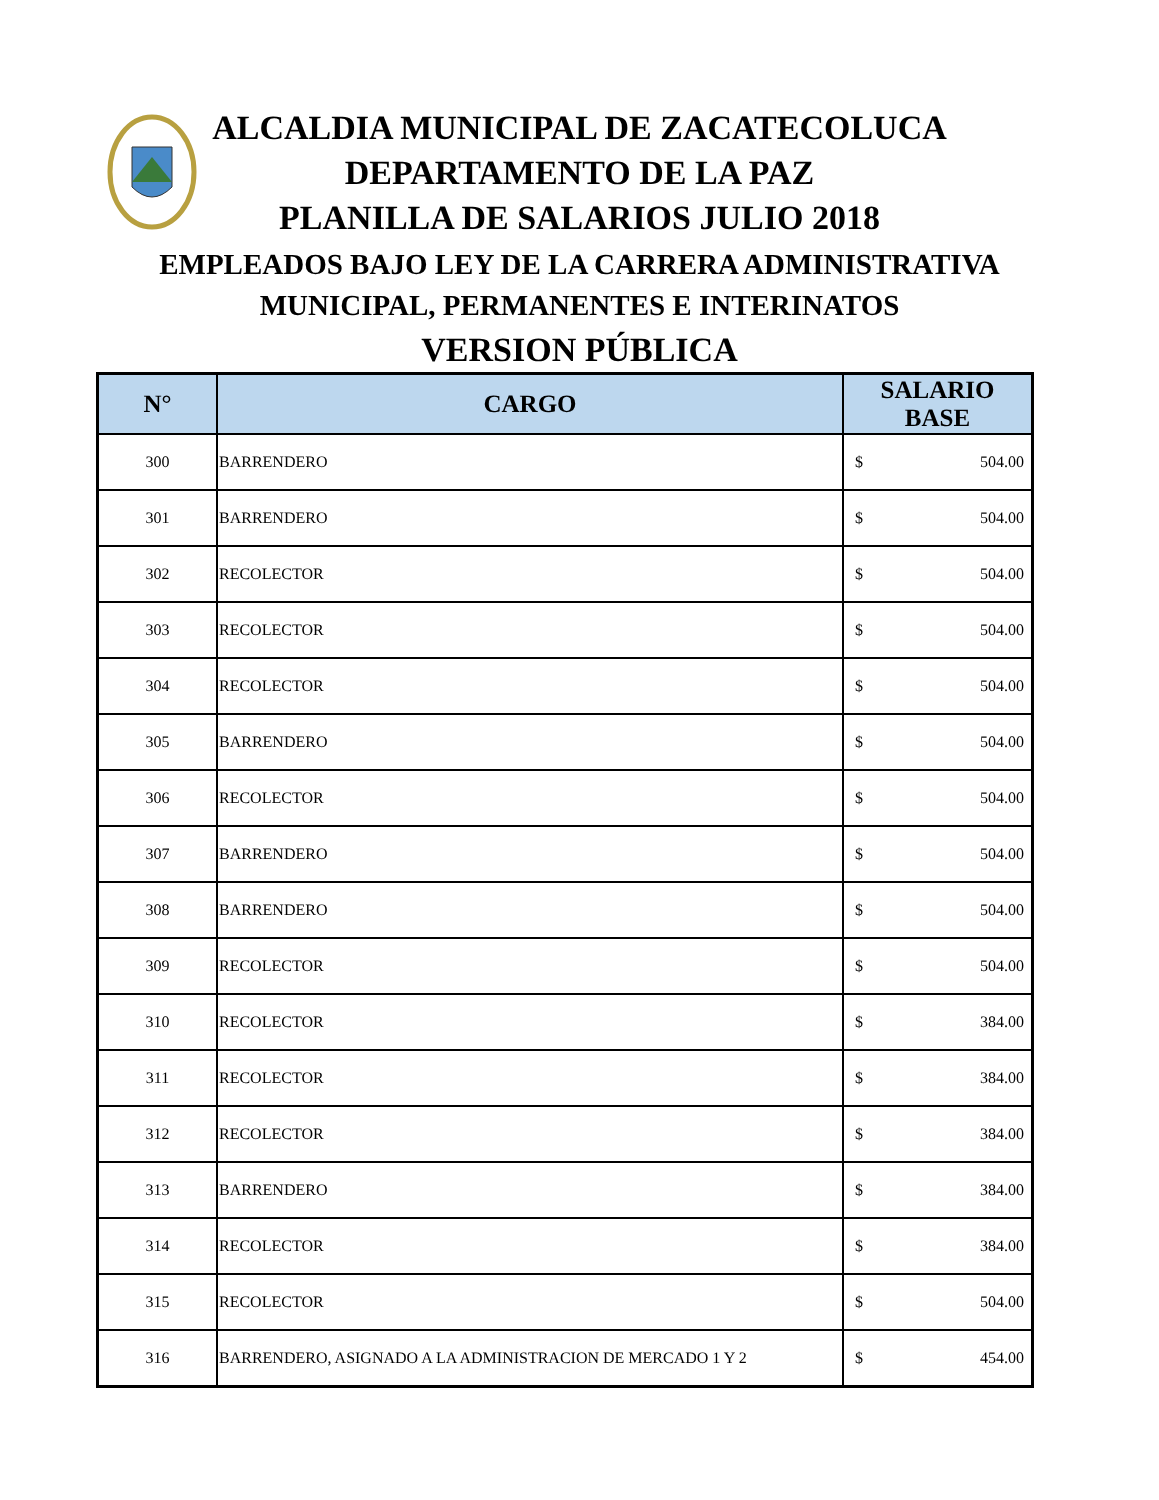ALCALDIA MUNICIPAL DE ZACATECOLUCA
DEPARTAMENTO DE LA PAZ
PLANILLA DE SALARIOS JULIO 2018
EMPLEADOS BAJO LEY DE LA CARRERA ADMINISTRATIVA
MUNICIPAL, PERMANENTES E INTERINATOS
VERSION PÚBLICA
| N° | CARGO | SALARIO BASE |
| --- | --- | --- |
| 300 | BARRENDERO | $ 504.00 |
| 301 | BARRENDERO | $ 504.00 |
| 302 | RECOLECTOR | $ 504.00 |
| 303 | RECOLECTOR | $ 504.00 |
| 304 | RECOLECTOR | $ 504.00 |
| 305 | BARRENDERO | $ 504.00 |
| 306 | RECOLECTOR | $ 504.00 |
| 307 | BARRENDERO | $ 504.00 |
| 308 | BARRENDERO | $ 504.00 |
| 309 | RECOLECTOR | $ 504.00 |
| 310 | RECOLECTOR | $ 384.00 |
| 311 | RECOLECTOR | $ 384.00 |
| 312 | RECOLECTOR | $ 384.00 |
| 313 | BARRENDERO | $ 384.00 |
| 314 | RECOLECTOR | $ 384.00 |
| 315 | RECOLECTOR | $ 504.00 |
| 316 | BARRENDERO, ASIGNADO A LA ADMINISTRACION DE MERCADO 1 Y 2 | $ 454.00 |